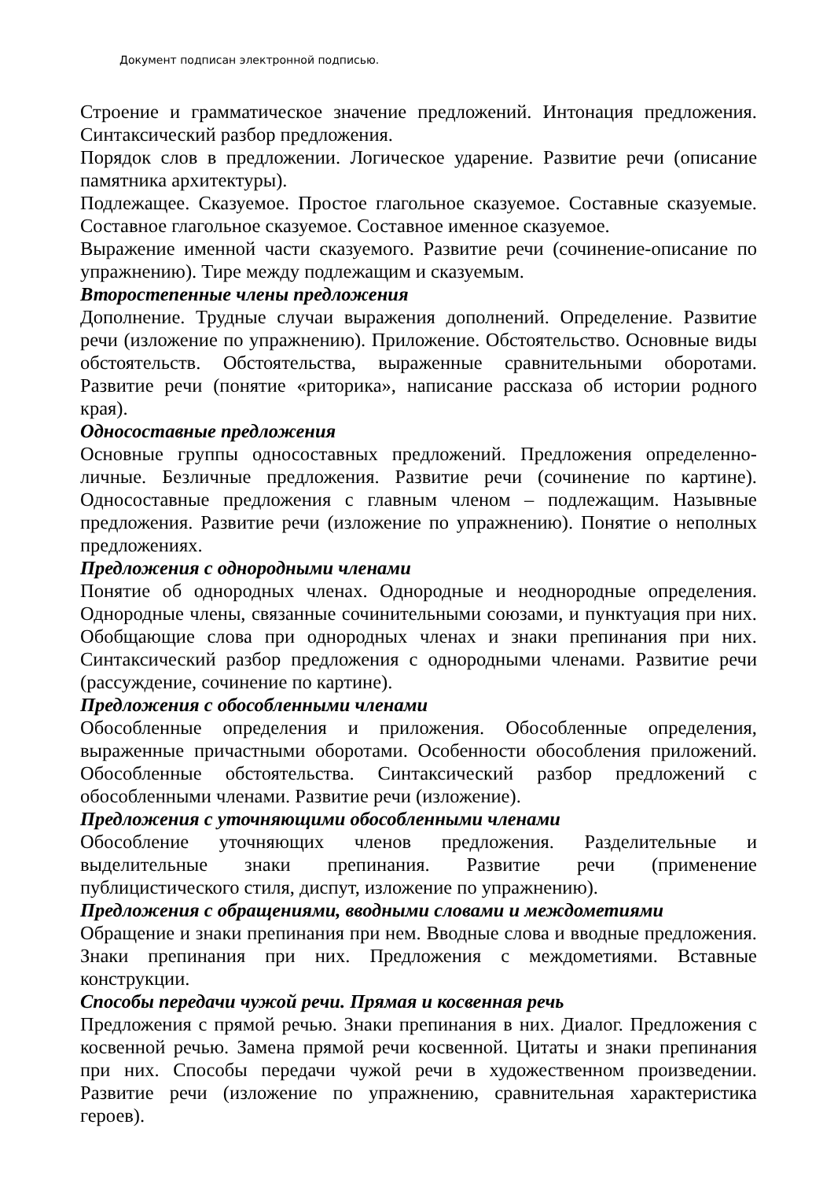Документ подписан электронной подписью.
Строение и грамматическое значение предложений. Интонация предложения. Синтаксический разбор предложения.
Порядок слов в предложении. Логическое ударение. Развитие речи (описание памятника архитектуры).
Подлежащее. Сказуемое. Простое глагольное сказуемое. Составные сказуемые. Составное глагольное сказуемое. Составное именное сказуемое.
Выражение именной части сказуемого. Развитие речи (сочинение-описание по упражнению). Тире между подлежащим и сказуемым.
Второстепенные члены предложения
Дополнение. Трудные случаи выражения дополнений. Определение. Развитие речи (изложение по упражнению). Приложение. Обстоятельство. Основные виды обстоятельств. Обстоятельства, выраженные сравнительными оборотами. Развитие речи (понятие «риторика», написание рассказа об истории родного края).
Односоставные предложения
Основные группы односоставных предложений. Предложения определенно-личные. Безличные предложения. Развитие речи (сочинение по картине). Односоставные предложения с главным членом – подлежащим. Назывные предложения. Развитие речи (изложение по упражнению). Понятие о неполных предложениях.
Предложения с однородными членами
Понятие об однородных членах. Однородные и неоднородные определения. Однородные члены, связанные сочинительными союзами, и пунктуация при них. Обобщающие слова при однородных членах и знаки препинания при них. Синтаксический разбор предложения с однородными членами. Развитие речи (рассуждение, сочинение по картине).
Предложения с обособленными членами
Обособленные определения и приложения. Обособленные определения, выраженные причастными оборотами. Особенности обособления приложений. Обособленные обстоятельства. Синтаксический разбор предложений с обособленными членами. Развитие речи (изложение).
Предложения с уточняющими обособленными членами
Обособление уточняющих членов предложения. Разделительные и выделительные знаки препинания. Развитие речи (применение публицистического стиля, диспут, изложение по упражнению).
Предложения с обращениями, вводными словами и междометиями
Обращение и знаки препинания при нем. Вводные слова и вводные предложения. Знаки препинания при них. Предложения с междометиями. Вставные конструкции.
Способы передачи чужой речи. Прямая и косвенная речь
Предложения с прямой речью. Знаки препинания в них. Диалог. Предложения с косвенной речью. Замена прямой речи косвенной. Цитаты и знаки препинания при них. Способы передачи чужой речи в художественном произведении. Развитие речи (изложение по упражнению, сравнительная характеристика героев).